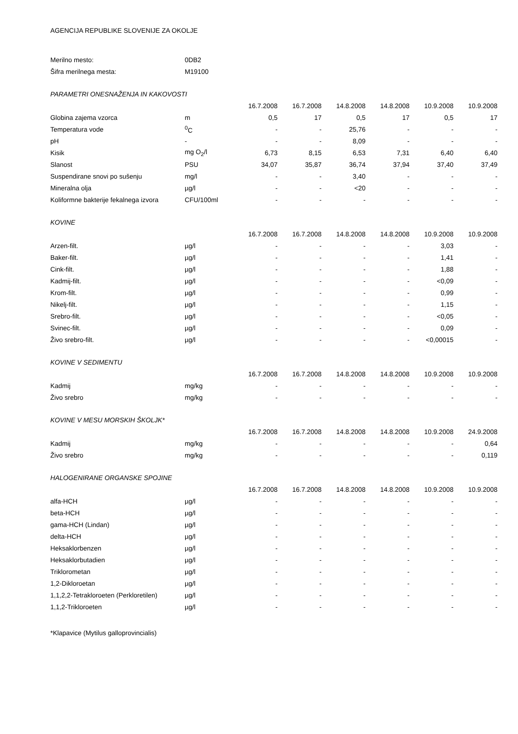AGENCIJA REPUBLIKE SLOVENIJE ZA OKOLJE
| Merilno mesto: | 0DB2 | | | | | | |
| Šifra merilnega mesta: | M19100 | | | | | | |
| PARAMETRI ONESNAŽENJA IN KAKOVOSTI | | | | | | | |
| | | 16.7.2008 | 16.7.2008 | 14.8.2008 | 14.8.2008 | 10.9.2008 | 10.9.2008 |
| Globina zajema vzorca | m | 0,5 | 17 | 0,5 | 17 | 0,5 | 17 |
| Temperatura vode | <sup>0</sup> C | - | - | 25,76 | - | - | - |
| pH | - | - | - | 8,09 | - | - | - |
| Kisik | mg O<sub>2</sub>/l | 6,73 | 8,15 | 6,53 | 7,31 | 6,40 | 6,40 |
| Slanost | PSU | 34,07 | 35,87 | 36,74 | 37,94 | 37,40 | 37,49 |
| Suspendirane snovi po sušenju | mg/l | - | - | 3,40 | - | - | - |
| Mineralna olja | µg/l | - | - | <20 | - | - | - |
| Koliformne bakterije fekalnega izvora | CFU/100ml | - | - | - | - | - | - |
| KOVINE | | | | | | | |
| | | 16.7.2008 | 16.7.2008 | 14.8.2008 | 14.8.2008 | 10.9.2008 | 10.9.2008 |
| Arzen-filt. | µg/l | - | - | - | - | 3,03 | - |
| Baker-filt. | µg/l | - | - | - | - | 1,41 | - |
| Cink-filt. | µg/l | - | - | - | - | 1,88 | - |
| Kadmij-filt. | µg/l | - | - | - | - | <0,09 | - |
| Krom-filt. | µg/l | - | - | - | - | 0,99 | - |
| Nikelj-filt. | µg/l | - | - | - | - | 1,15 | - |
| Srebro-filt. | µg/l | - | - | - | - | <0,05 | - |
| Svinec-filt. | µg/l | - | - | - | - | 0,09 | - |
| Živo srebro-filt. | µg/l | - | - | - | - | <0,00015 | - |
| KOVINE V SEDIMENTU | | | | | | | |
| | | 16.7.2008 | 16.7.2008 | 14.8.2008 | 14.8.2008 | 10.9.2008 | 10.9.2008 |
| Kadmij | mg/kg | - | - | - | - | - | - |
| Živo srebro | mg/kg | - | - | - | - | - | - |
| KOVINE V MESU MORSKIH ŠKOLJK* | | | | | | | |
| | | 16.7.2008 | 16.7.2008 | 14.8.2008 | 14.8.2008 | 10.9.2008 | 24.9.2008 |
| Kadmij | mg/kg | - | - | - | - | - | 0,64 |
| Živo srebro | mg/kg | - | - | - | - | - | 0,119 |
| HALOGENIRANE ORGANSKE SPOJINE | | | | | | | |
| | | 16.7.2008 | 16.7.2008 | 14.8.2008 | 14.8.2008 | 10.9.2008 | 10.9.2008 |
| alfa-HCH | µg/l | - | - | - | - | - | - |
| beta-HCH | µg/l | - | - | - | - | - | - |
| gama-HCH (Lindan) | µg/l | - | - | - | - | - | - |
| delta-HCH | µg/l | - | - | - | - | - | - |
| Heksaklorbenzen | µg/l | - | - | - | - | - | - |
| Heksaklorbutadien | µg/l | - | - | - | - | - | - |
| Triklorometan | µg/l | - | - | - | - | - | - |
| 1,2-Dikloroetan | µg/l | - | - | - | - | - | - |
| 1,1,2,2-Tetrakloroeten (Perkloretilen) | µg/l | - | - | - | - | - | - |
| 1,1,2-Trikloroeten | µg/l | - | - | - | - | - | - |
*Klapavice (Mytilus galloprovincialis)